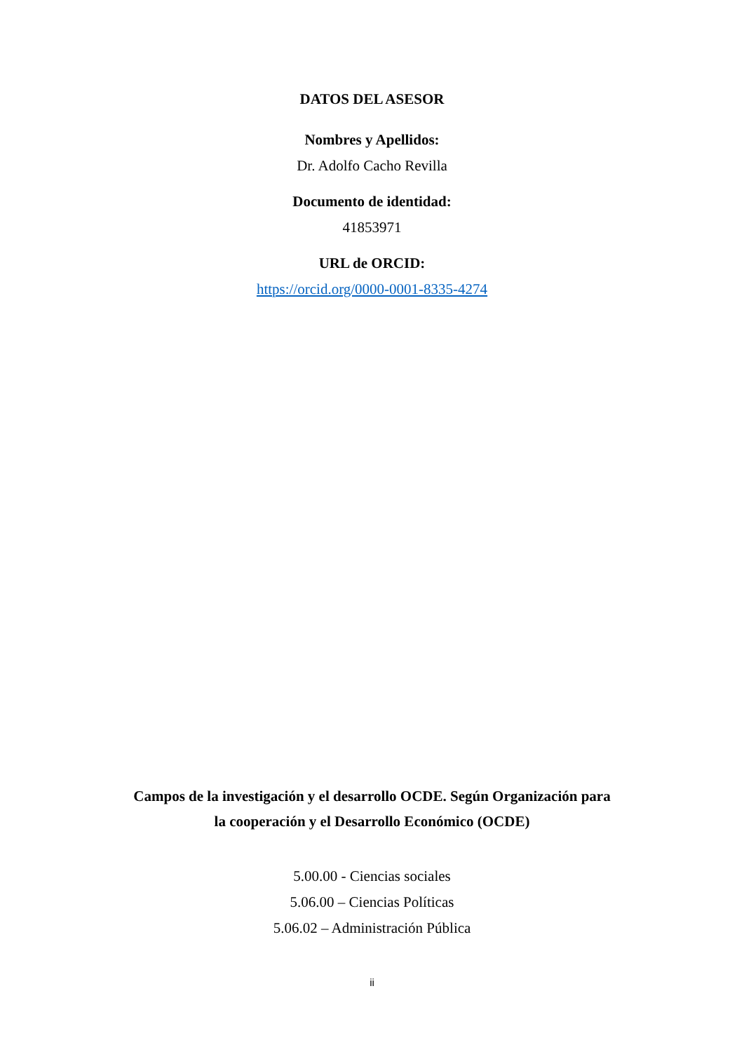DATOS DEL ASESOR
Nombres y Apellidos:
Dr. Adolfo Cacho Revilla
Documento de identidad:
41853971
URL de ORCID:
https://orcid.org/0000-0001-8335-4274
Campos de la investigación y el desarrollo OCDE. Según Organización para la cooperación y el Desarrollo Económico (OCDE)
5.00.00 - Ciencias sociales
5.06.00 – Ciencias Políticas
5.06.02 – Administración Pública
ii